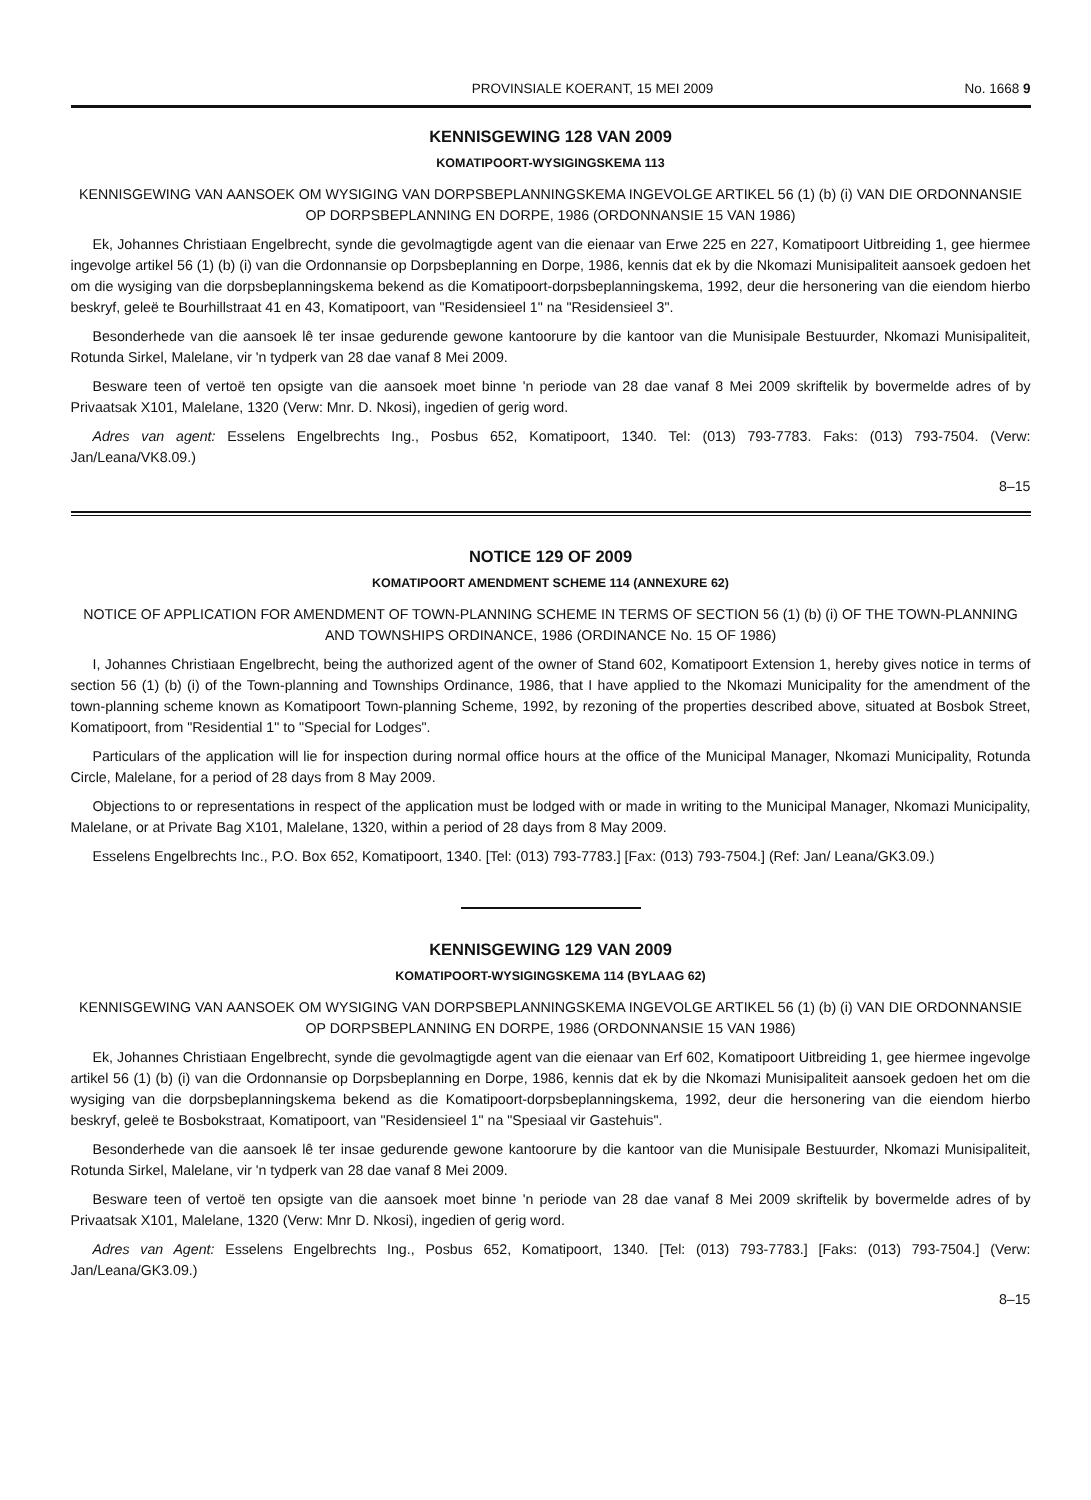PROVINSIALE KOERANT, 15 MEI 2009 No. 1668 9
KENNISGEWING 128 VAN 2009
KOMATIPOORT-WYSIGINGSKEMA 113
KENNISGEWING VAN AANSOEK OM WYSIGING VAN DORPSBEPLANNINGSKEMA INGEVOLGE ARTIKEL 56 (1) (b) (i) VAN DIE ORDONNANSIE OP DORPSBEPLANNING EN DORPE, 1986 (ORDONNANSIE 15 VAN 1986)
Ek, Johannes Christiaan Engelbrecht, synde die gevolmagtigde agent van die eienaar van Erwe 225 en 227, Komatipoort Uitbreiding 1, gee hiermee ingevolge artikel 56 (1) (b) (i) van die Ordonnansie op Dorpsbeplanning en Dorpe, 1986, kennis dat ek by die Nkomazi Munisipaliteit aansoek gedoen het om die wysiging van die dorpsbeplanningskema bekend as die Komatipoort-dorpsbeplanningskema, 1992, deur die hersonering van die eiendom hierbo beskryf, geleë te Bourhillstraat 41 en 43, Komatipoort, van "Residensieel 1" na "Residensieel 3".
Besonderhede van die aansoek lê ter insae gedurende gewone kantoorure by die kantoor van die Munisipale Bestuurder, Nkomazi Munisipaliteit, Rotunda Sirkel, Malelane, vir 'n tydperk van 28 dae vanaf 8 Mei 2009.
Besware teen of vertoë ten opsigte van die aansoek moet binne 'n periode van 28 dae vanaf 8 Mei 2009 skriftelik by bovermelde adres of by Privaatsak X101, Malelane, 1320 (Verw: Mnr. D. Nkosi), ingedien of gerig word.
Adres van agent: Esselens Engelbrechts Ing., Posbus 652, Komatipoort, 1340. Tel: (013) 793-7783. Faks: (013) 793-7504. (Verw: Jan/Leana/VK8.09.)
8–15
NOTICE 129 OF 2009
KOMATIPOORT AMENDMENT SCHEME 114 (ANNEXURE 62)
NOTICE OF APPLICATION FOR AMENDMENT OF TOWN-PLANNING SCHEME IN TERMS OF SECTION 56 (1) (b) (i) OF THE TOWN-PLANNING AND TOWNSHIPS ORDINANCE, 1986 (ORDINANCE No. 15 OF 1986)
I, Johannes Christiaan Engelbrecht, being the authorized agent of the owner of Stand 602, Komatipoort Extension 1, hereby gives notice in terms of section 56 (1) (b) (i) of the Town-planning and Townships Ordinance, 1986, that I have applied to the Nkomazi Municipality for the amendment of the town-planning scheme known as Komatipoort Town-planning Scheme, 1992, by rezoning of the properties described above, situated at Bosbok Street, Komatipoort, from "Residential 1" to "Special for Lodges".
Particulars of the application will lie for inspection during normal office hours at the office of the Municipal Manager, Nkomazi Municipality, Rotunda Circle, Malelane, for a period of 28 days from 8 May 2009.
Objections to or representations in respect of the application must be lodged with or made in writing to the Municipal Manager, Nkomazi Municipality, Malelane, or at Private Bag X101, Malelane, 1320, within a period of 28 days from 8 May 2009.
Esselens Engelbrechts Inc., P.O. Box 652, Komatipoort, 1340. [Tel: (013) 793-7783.] [Fax: (013) 793-7504.] (Ref: Jan/ Leana/GK3.09.)
KENNISGEWING 129 VAN 2009
KOMATIPOORT-WYSIGINGSKEMA 114 (BYLAAG 62)
KENNISGEWING VAN AANSOEK OM WYSIGING VAN DORPSBEPLANNINGSKEMA INGEVOLGE ARTIKEL 56 (1) (b) (i) VAN DIE ORDONNANSIE OP DORPSBEPLANNING EN DORPE, 1986 (ORDONNANSIE 15 VAN 1986)
Ek, Johannes Christiaan Engelbrecht, synde die gevolmagtigde agent van die eienaar van Erf 602, Komatipoort Uitbreiding 1, gee hiermee ingevolge artikel 56 (1) (b) (i) van die Ordonnansie op Dorpsbeplanning en Dorpe, 1986, kennis dat ek by die Nkomazi Munisipaliteit aansoek gedoen het om die wysiging van die dorpsbeplanningskema bekend as die Komatipoort-dorpsbeplanningskema, 1992, deur die hersonering van die eiendom hierbo beskryf, geleë te Bosbokstraat, Komatipoort, van "Residensieel 1" na "Spesiaal vir Gastehuis".
Besonderhede van die aansoek lê ter insae gedurende gewone kantoorure by die kantoor van die Munisipale Bestuurder, Nkomazi Munisipaliteit, Rotunda Sirkel, Malelane, vir 'n tydperk van 28 dae vanaf 8 Mei 2009.
Besware teen of vertoë ten opsigte van die aansoek moet binne 'n periode van 28 dae vanaf 8 Mei 2009 skriftelik by bovermelde adres of by Privaatsak X101, Malelane, 1320 (Verw: Mnr D. Nkosi), ingedien of gerig word.
Adres van Agent: Esselens Engelbrechts Ing., Posbus 652, Komatipoort, 1340. [Tel: (013) 793-7783.] [Faks: (013) 793-7504.] (Verw: Jan/Leana/GK3.09.)
8–15